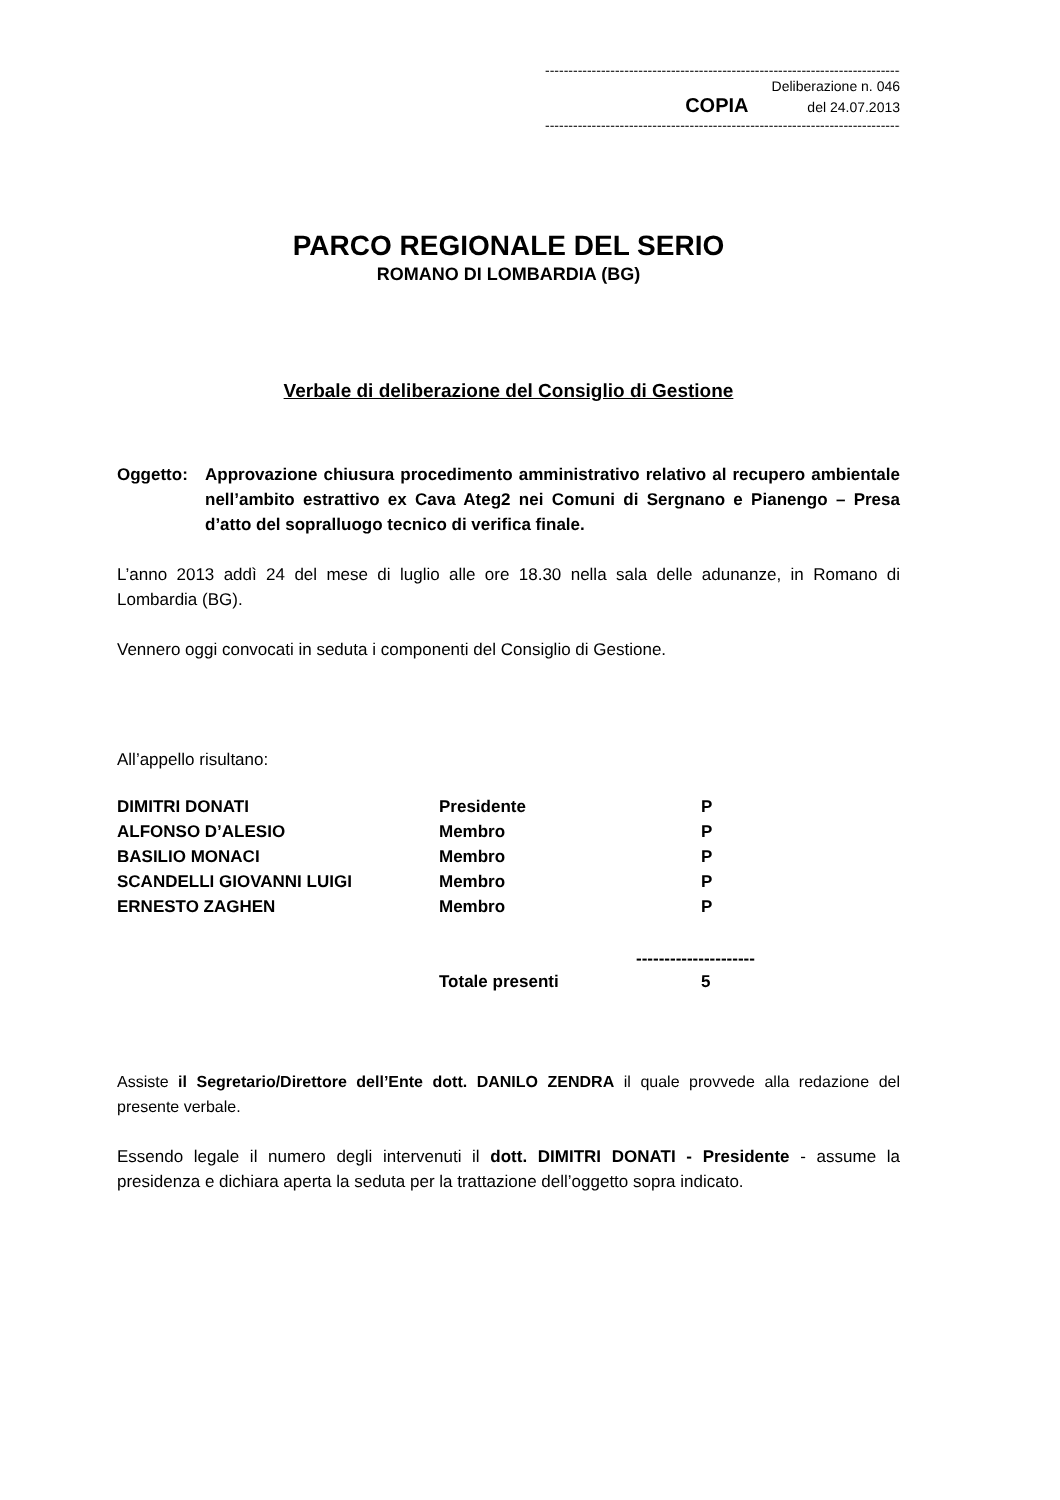------------------------------------------------------------------------------
Deliberazione n. 046
COPIA del 24.07.2013
------------------------------------------------------------------------------
PARCO REGIONALE DEL SERIO
ROMANO DI LOMBARDIA (BG)
Verbale di deliberazione del Consiglio di Gestione
Oggetto: Approvazione chiusura procedimento amministrativo relativo al recupero ambientale nell’ambito estrattivo ex Cava Ateg2 nei Comuni di Sergnano e Pianengo – Presa d’atto del sopralluogo tecnico di verifica finale.
L’anno 2013 addì 24 del mese di luglio alle ore 18.30 nella sala delle adunanze, in Romano di Lombardia (BG).
Vennero oggi convocati in seduta i componenti del Consiglio di Gestione.
All’appello risultano:
| DIMITRI DONATI | Presidente | P |
| ALFONSO D’ALESIO | Membro | P |
| BASILIO MONACI | Membro | P |
| SCANDELLI GIOVANNI LUIGI | Membro | P |
| ERNESTO ZAGHEN | Membro | P |
| | | --------------------- |
| | Totale presenti | 5 |
Assiste il Segretario/Direttore dell’Ente dott. DANILO ZENDRA il quale provvede alla redazione del presente verbale.
Essendo legale il numero degli intervenuti il dott. DIMITRI DONATI - Presidente - assume la presidenza e dichiara aperta la seduta per la trattazione dell’oggetto sopra indicato.